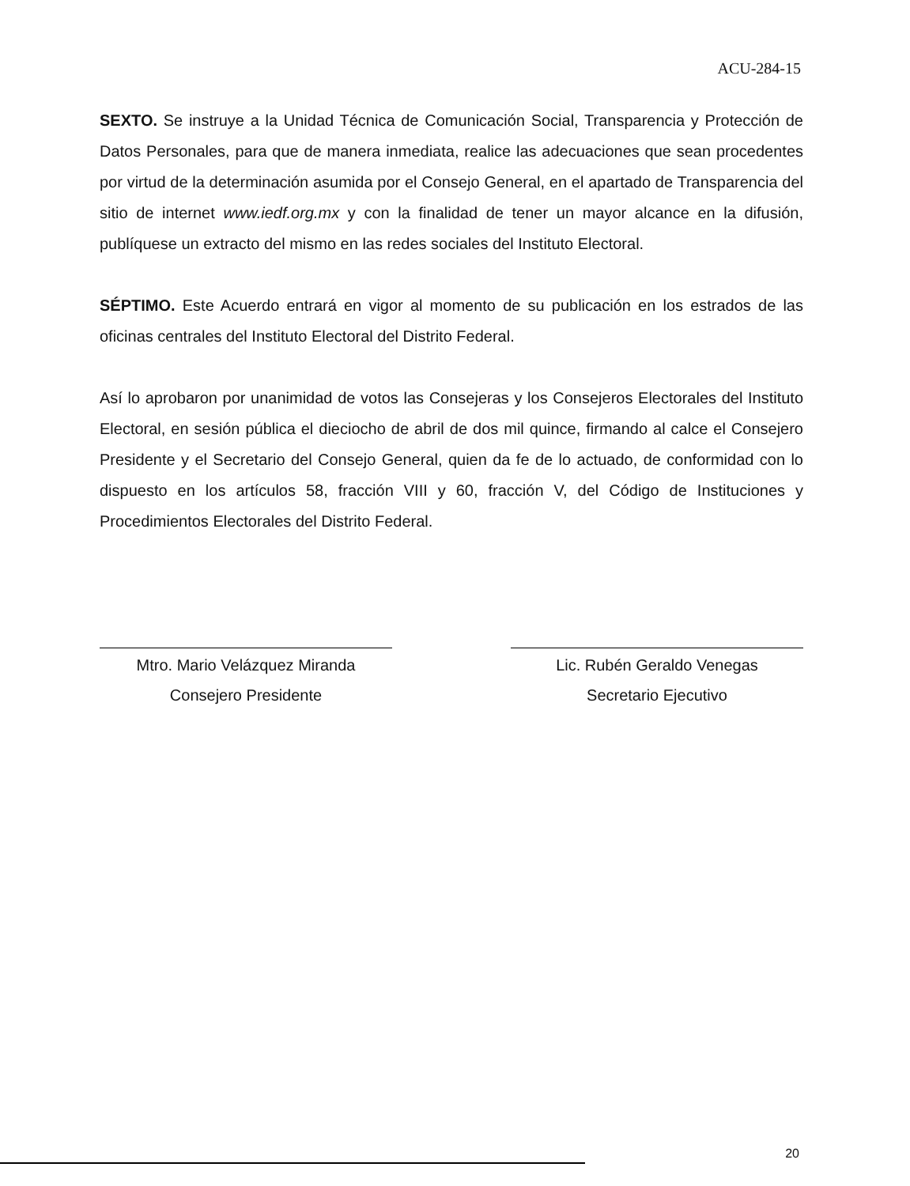ACU-284-15
SEXTO. Se instruye a la Unidad Técnica de Comunicación Social, Transparencia y Protección de Datos Personales, para que de manera inmediata, realice las adecuaciones que sean procedentes por virtud de la determinación asumida por el Consejo General, en el apartado de Transparencia del sitio de internet www.iedf.org.mx y con la finalidad de tener un mayor alcance en la difusión, publíquese un extracto del mismo en las redes sociales del Instituto Electoral.
SÉPTIMO. Este Acuerdo entrará en vigor al momento de su publicación en los estrados de las oficinas centrales del Instituto Electoral del Distrito Federal.
Así lo aprobaron por unanimidad de votos las Consejeras y los Consejeros Electorales del Instituto Electoral, en sesión pública el dieciocho de abril de dos mil quince, firmando al calce el Consejero Presidente y el Secretario del Consejo General, quien da fe de lo actuado, de conformidad con lo dispuesto en los artículos 58, fracción VIII y 60, fracción V, del Código de Instituciones y Procedimientos Electorales del Distrito Federal.
Mtro. Mario Velázquez Miranda
Consejero Presidente
Lic. Rubén Geraldo Venegas
Secretario Ejecutivo
20